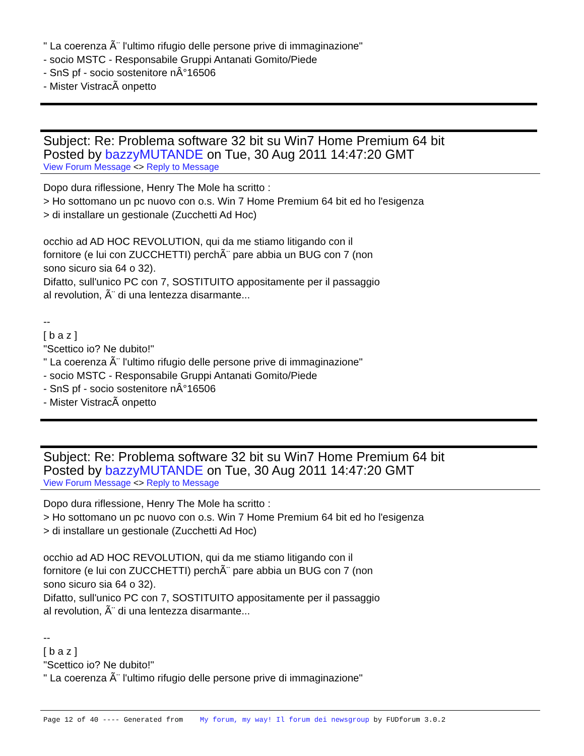" La coerenza Ã¨ l'ultimo rifugio delle persone prive di immaginazione"
- socio MSTC - Responsabile Gruppi Antanati Gomito/Piede
- SnS pf - socio sostenitore nÂ°16506
- Mister VistracÃ onpetto
Subject: Re: Problema software 32 bit su Win7 Home Premium 64 bit
Posted by bazzyMUTANDE on Tue, 30 Aug 2011 14:47:20 GMT
View Forum Message <> Reply to Message
Dopo dura riflessione, Henry The Mole ha scritto :
> Ho sottomano un pc nuovo con o.s. Win 7 Home Premium 64 bit ed ho l'esigenza
> di installare un gestionale (Zucchetti Ad Hoc)
occhio ad AD HOC REVOLUTION, qui da me stiamo litigando con il
fornitore (e lui con ZUCCHETTI) perchÃ¨ pare abbia un BUG con 7 (non
sono sicuro sia 64 o 32).
Difatto, sull'unico PC con 7, SOSTITUITO appositamente per il passaggio
al revolution, Ã¨ di una lentezza disarmante...
--
[ b a z ]
"Scettico io? Ne dubito!"
" La coerenza Ã¨ l'ultimo rifugio delle persone prive di immaginazione"
- socio MSTC - Responsabile Gruppi Antanati Gomito/Piede
- SnS pf - socio sostenitore nÂ°16506
- Mister VistracÃ onpetto
Subject: Re: Problema software 32 bit su Win7 Home Premium 64 bit
Posted by bazzyMUTANDE on Tue, 30 Aug 2011 14:47:20 GMT
View Forum Message <> Reply to Message
Dopo dura riflessione, Henry The Mole ha scritto :
> Ho sottomano un pc nuovo con o.s. Win 7 Home Premium 64 bit ed ho l'esigenza
> di installare un gestionale (Zucchetti Ad Hoc)
occhio ad AD HOC REVOLUTION, qui da me stiamo litigando con il
fornitore (e lui con ZUCCHETTI) perchÃ¨ pare abbia un BUG con 7 (non
sono sicuro sia 64 o 32).
Difatto, sull'unico PC con 7, SOSTITUITO appositamente per il passaggio
al revolution, Ã¨ di una lentezza disarmante...
--
[ b a z ]
"Scettico io? Ne dubito!"
" La coerenza Ã¨ l'ultimo rifugio delle persone prive di immaginazione"
Page 12 of 40 ---- Generated from My forum, my way! Il forum dei newsgroup by FUDforum 3.0.2